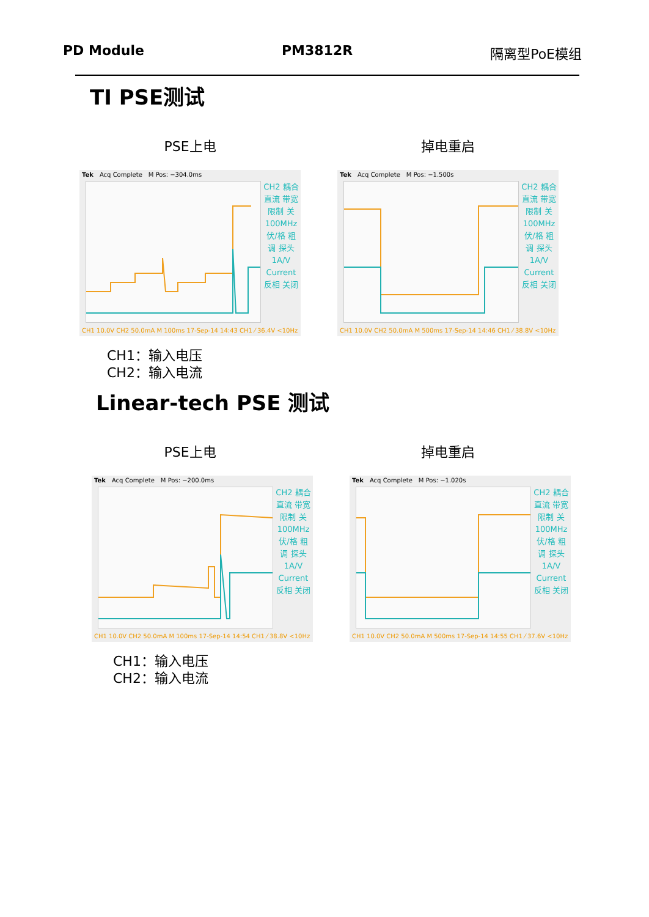PD Module PM3812R 隔离型PoE模组
TI PSE测试
PSE上电 掉电重启
Tek Acq Complete M Pos: −304.0ms
CH2 耦合 直流 带宽限制 关 100MHz 伏/格 粗调 探头 1A/V Current 反相 关闭
CH1 10.0V CH2 50.0mA M 100ms 17-Sep-14 14:43 CH1 ⁄ 36.4V <10Hz
Tek Acq Complete M Pos: −1.500s
CH2 耦合 直流 带宽限制 关 100MHz 伏/格 粗调 探头 1A/V Current 反相 关闭
CH1 10.0V CH2 50.0mA M 500ms 17-Sep-14 14:46 CH1 ⁄ 38.8V <10Hz
CH1：输入电压
CH2：输入电流
Linear-tech PSE 测试
PSE上电 掉电重启
Tek Acq Complete M Pos: −200.0ms
CH2 耦合 直流 带宽限制 关 100MHz 伏/格 粗调 探头 1A/V Current 反相 关闭
CH1 10.0V CH2 50.0mA M 100ms 17-Sep-14 14:54 CH1 ⁄ 38.8V <10Hz
Tek Acq Complete M Pos: −1.020s
CH2 耦合 直流 带宽限制 关 100MHz 伏/格 粗调 探头 1A/V Current 反相 关闭
CH1 10.0V CH2 50.0mA M 500ms 17-Sep-14 14:55 CH1 ⁄ 37.6V <10Hz
CH1：输入电压
CH2：输入电流